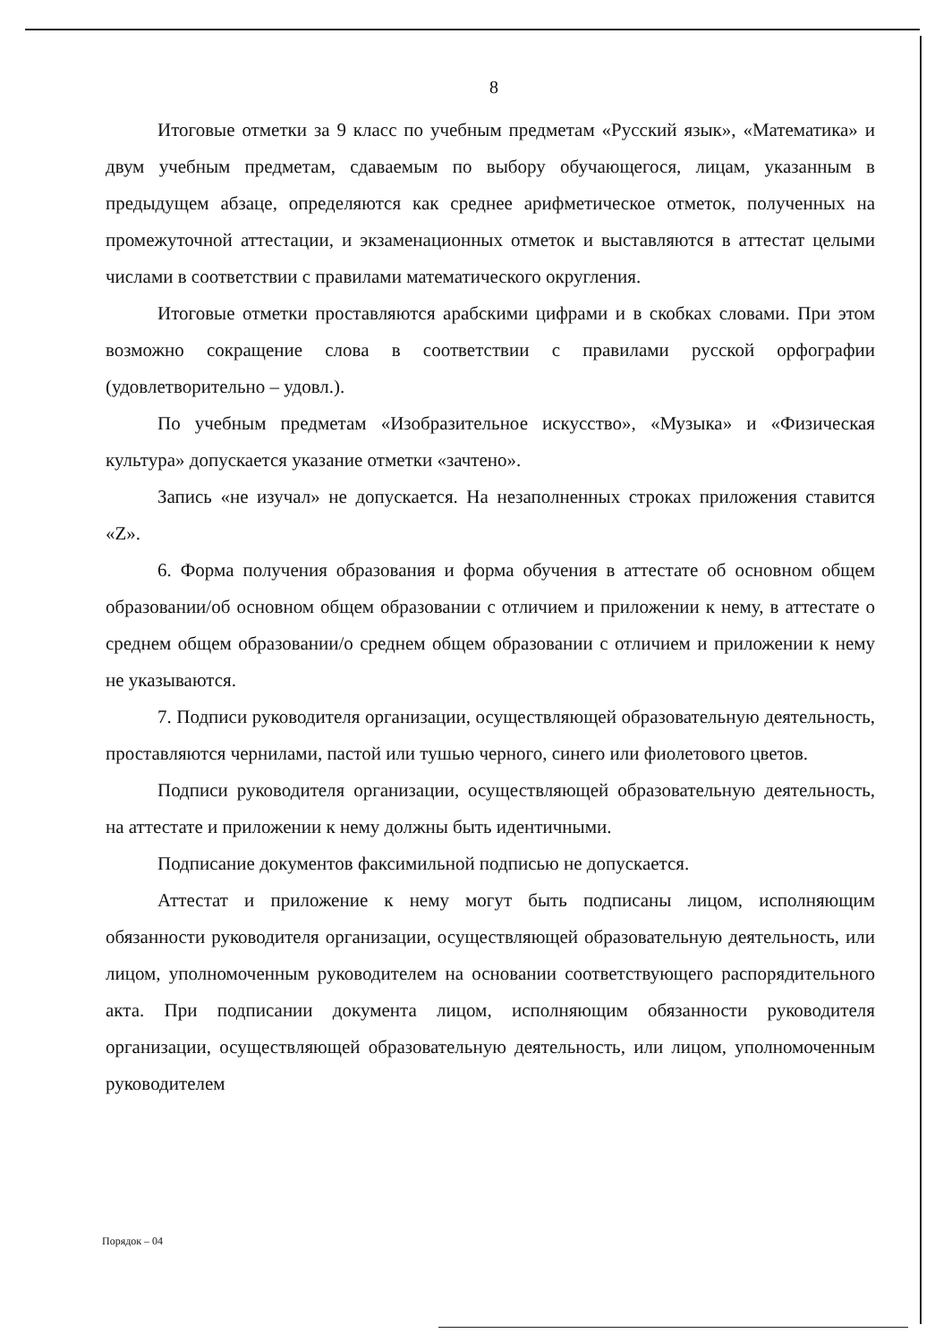8
Итоговые отметки за 9 класс по учебным предметам «Русский язык», «Математика» и двум учебным предметам, сдаваемым по выбору обучающегося, лицам, указанным в предыдущем абзаце, определяются как среднее арифметическое отметок, полученных на промежуточной аттестации, и экзаменационных отметок и выставляются в аттестат целыми числами в соответствии с правилами математического округления.
Итоговые отметки проставляются арабскими цифрами и в скобках словами. При этом возможно сокращение слова в соответствии с правилами русской орфографии (удовлетворительно – удовл.).
По учебным предметам «Изобразительное искусство», «Музыка» и «Физическая культура» допускается указание отметки «зачтено».
Запись «не изучал» не допускается. На незаполненных строках приложения ставится «Z».
6. Форма получения образования и форма обучения в аттестате об основном общем образовании/об основном общем образовании с отличием и приложении к нему, в аттестате о среднем общем образовании/о среднем общем образовании с отличием и приложении к нему не указываются.
7. Подписи руководителя организации, осуществляющей образовательную деятельность, проставляются чернилами, пастой или тушью черного, синего или фиолетового цветов.
Подписи руководителя организации, осуществляющей образовательную деятельность, на аттестате и приложении к нему должны быть идентичными.
Подписание документов факсимильной подписью не допускается.
Аттестат и приложение к нему могут быть подписаны лицом, исполняющим обязанности руководителя организации, осуществляющей образовательную деятельность, или лицом, уполномоченным руководителем на основании соответствующего распорядительного акта. При подписании документа лицом, исполняющим обязанности руководителя организации, осуществляющей образовательную деятельность, или лицом, уполномоченным руководителем
Порядок – 04